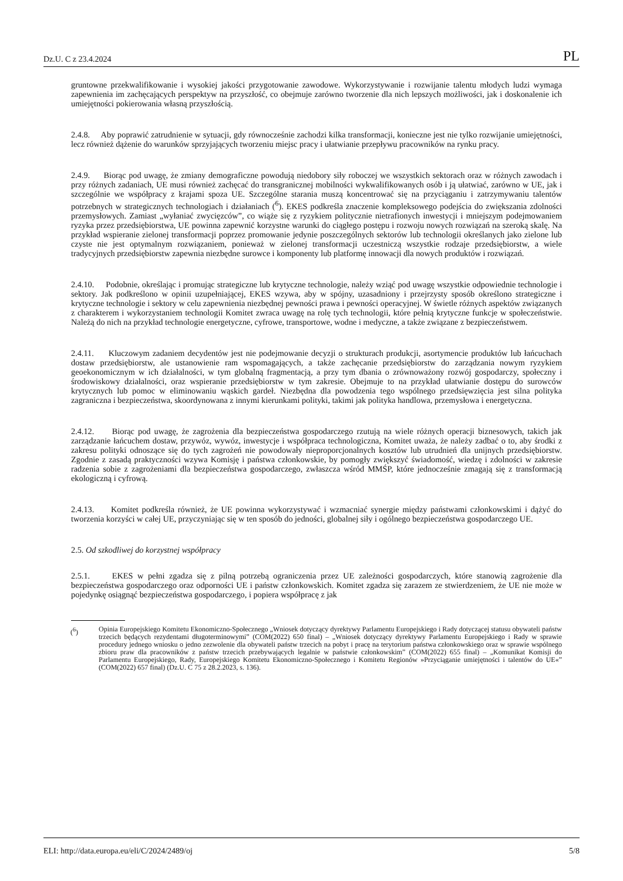Dz.U. C z 23.4.2024 PL
gruntowne przekwalifikowanie i wysokiej jakości przygotowanie zawodowe. Wykorzystywanie i rozwijanie talentu młodych ludzi wymaga zapewnienia im zachęcających perspektyw na przyszłość, co obejmuje zarówno tworzenie dla nich lepszych możliwości, jak i doskonalenie ich umiejętności pokierowania własną przyszłością.
2.4.8. Aby poprawić zatrudnienie w sytuacji, gdy równocześnie zachodzi kilka transformacji, konieczne jest nie tylko rozwijanie umiejętności, lecz również dążenie do warunków sprzyjających tworzeniu miejsc pracy i ułatwianie przepływu pracowników na rynku pracy.
2.4.9. Biorąc pod uwagę, że zmiany demograficzne powodują niedobory siły roboczej we wszystkich sektorach oraz w różnych zawodach i przy różnych zadaniach, UE musi również zachęcać do transgranicznej mobilności wykwalifikowanych osób i ją ułatwiać, zarówno w UE, jak i szczególnie we współpracy z krajami spoza UE. Szczególne starania muszą koncentrować się na przyciąganiu i zatrzymywaniu talentów potrzebnych w strategicznych technologiach i działaniach (<sup>6</sup>). EKES podkreśla znaczenie kompleksowego podejścia do zwiększania zdolności przemysłowych. Zamiast „wyłaniać zwycięzców”, co wiąże się z ryzykiem politycznie nietrafionych inwestycji i mniejszym podejmowaniem ryzyka przez przedsiębiorstwa, UE powinna zapewnić korzystne warunki do ciągłego postępu i rozwoju nowych rozwiązań na szeroką skalę. Na przykład wspieranie zielonej transformacji poprzez promowanie jedynie poszczególnych sektorów lub technologii określanych jako zielone lub czyste nie jest optymalnym rozwiązaniem, ponieważ w zielonej transformacji uczestniczą wszystkie rodzaje przedsiębiorstw, a wiele tradycyjnych przedsiębiorstw zapewnia niezbędne surowce i komponenty lub platformę innowacji dla nowych produktów i rozwiązań.
2.4.10. Podobnie, określając i promując strategiczne lub krytyczne technologie, należy wziąć pod uwagę wszystkie odpowiednie technologie i sektory. Jak podkreślono w opinii uzupełniającej, EKES wzywa, aby w spójny, uzasadniony i przejrzysty sposób określono strategiczne i krytyczne technologie i sektory w celu zapewnienia niezbędnej pewności prawa i pewności operacyjnej. W świetle różnych aspektów związanych z charakterem i wykorzystaniem technologii Komitet zwraca uwagę na rolę tych technologii, które pełnią krytyczne funkcje w społeczeństwie. Należą do nich na przykład technologie energetyczne, cyfrowe, transportowe, wodne i medyczne, a także związane z bezpieczeństwem.
2.4.11. Kluczowym zadaniem decydentów jest nie podejmowanie decyzji o strukturach produkcji, asortymencie produktów lub łańcuchach dostaw przedsiębiorstw, ale ustanowienie ram wspomagających, a także zachęcanie przedsiębiorstw do zarządzania nowym ryzykiem geoekonomicznym w ich działalności, w tym globalną fragmentacją, a przy tym dbania o zrównoważony rozwój gospodarczy, społeczny i środowiskowy działalności, oraz wspieranie przedsiębiorstw w tym zakresie. Obejmuje to na przykład ułatwianie dostępu do surowców krytycznych lub pomoc w eliminowaniu wąskich gardeł. Niezbędna dla powodzenia tego wspólnego przedsięwzięcia jest silna polityka zagraniczna i bezpieczeństwa, skoordynowana z innymi kierunkami polityki, takimi jak polityka handlowa, przemysłowa i energetyczna.
2.4.12. Biorąc pod uwagę, że zagrożenia dla bezpieczeństwa gospodarczego rzutują na wiele różnych operacji biznesowych, takich jak zarządzanie łańcuchem dostaw, przywóz, wywóz, inwestycje i współpraca technologiczna, Komitet uważa, że należy zadbać o to, aby środki z zakresu polityki odnoszące się do tych zagrożeń nie powodowały nieproporcjonalnych kosztów lub utrudnień dla unijnych przedsiębiorstw. Zgodnie z zasadą praktyczności wzywa Komisję i państwa członkowskie, by pomogły zwiększyć świadomość, wiedzę i zdolności w zakresie radzenia sobie z zagrożeniami dla bezpieczeństwa gospodarczego, zwłaszcza wśród MMŚP, które jednocześnie zmagają się z transformacją ekologiczną i cyfrową.
2.4.13. Komitet podkreśla również, że UE powinna wykorzystywać i wzmacniać synergie między państwami członkowskimi i dążyć do tworzenia korzyści w całej UE, przyczyniając się w ten sposób do jedności, globalnej siły i ogólnego bezpieczeństwa gospodarczego UE.
2.5. Od szkodliwej do korzystnej współpracy
2.5.1. EKES w pełni zgadza się z pilną potrzebą ograniczenia przez UE zależności gospodarczych, które stanowią zagrożenie dla bezpieczeństwa gospodarczego oraz odporności UE i państw członkowskich. Komitet zgadza się zarazem ze stwierdzeniem, że UE nie może w pojedynkę osiągnąć bezpieczeństwa gospodarczego, i popiera współpracę z jak
(<sup>6</sup>) Opinia Europejskiego Komitetu Ekonomiczno-Społecznego „Wniosek dotyczący dyrektywy Parlamentu Europejskiego i Rady dotyczącej statusu obywateli państw trzecich będących rezydentami długoterminowymi” (COM(2022) 650 final) – „Wniosek dotyczący dyrektywy Parlamentu Europejskiego i Rady w sprawie procedury jednego wniosku o jedno zezwolenie dla obywateli państw trzecich na pobyt i pracę na terytorium państwa członkowskiego oraz w sprawie wspólnego zbioru praw dla pracowników z państw trzecich przebywających legalnie w państwie członkowskim” (COM(2022) 655 final) – „Komunikat Komisji do Parlamentu Europejskiego, Rady, Europejskiego Komitetu Ekonomiczno-Społecznego i Komitetu Regionów »Przyciąganie umiejętności i talentów do UE«” (COM(2022) 657 final) (Dz.U. C 75 z 28.2.2023, s. 136).
ELI: http://data.europa.eu/eli/C/2024/2489/oj 5/8